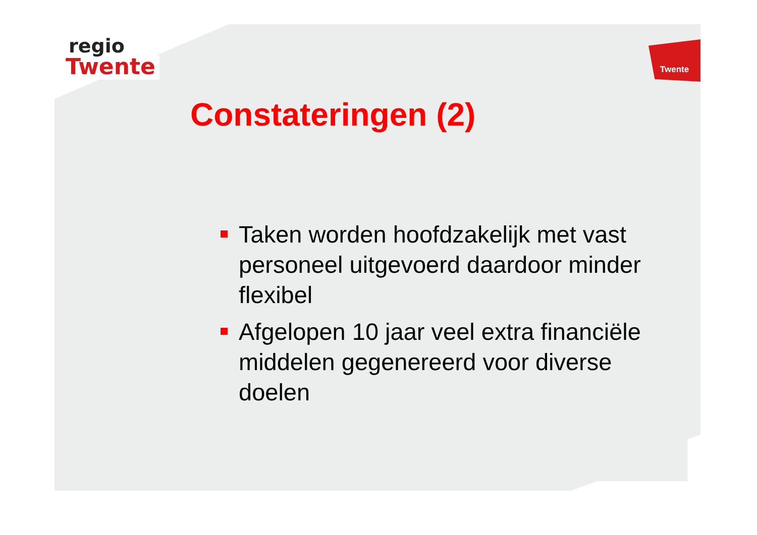regio
Twente
Twente
Constateringen (2)
Taken worden hoofdzakelijk met vast personeel uitgevoerd daardoor minder flexibel
Afgelopen 10 jaar veel extra financiële middelen gegenereerd voor diverse doelen